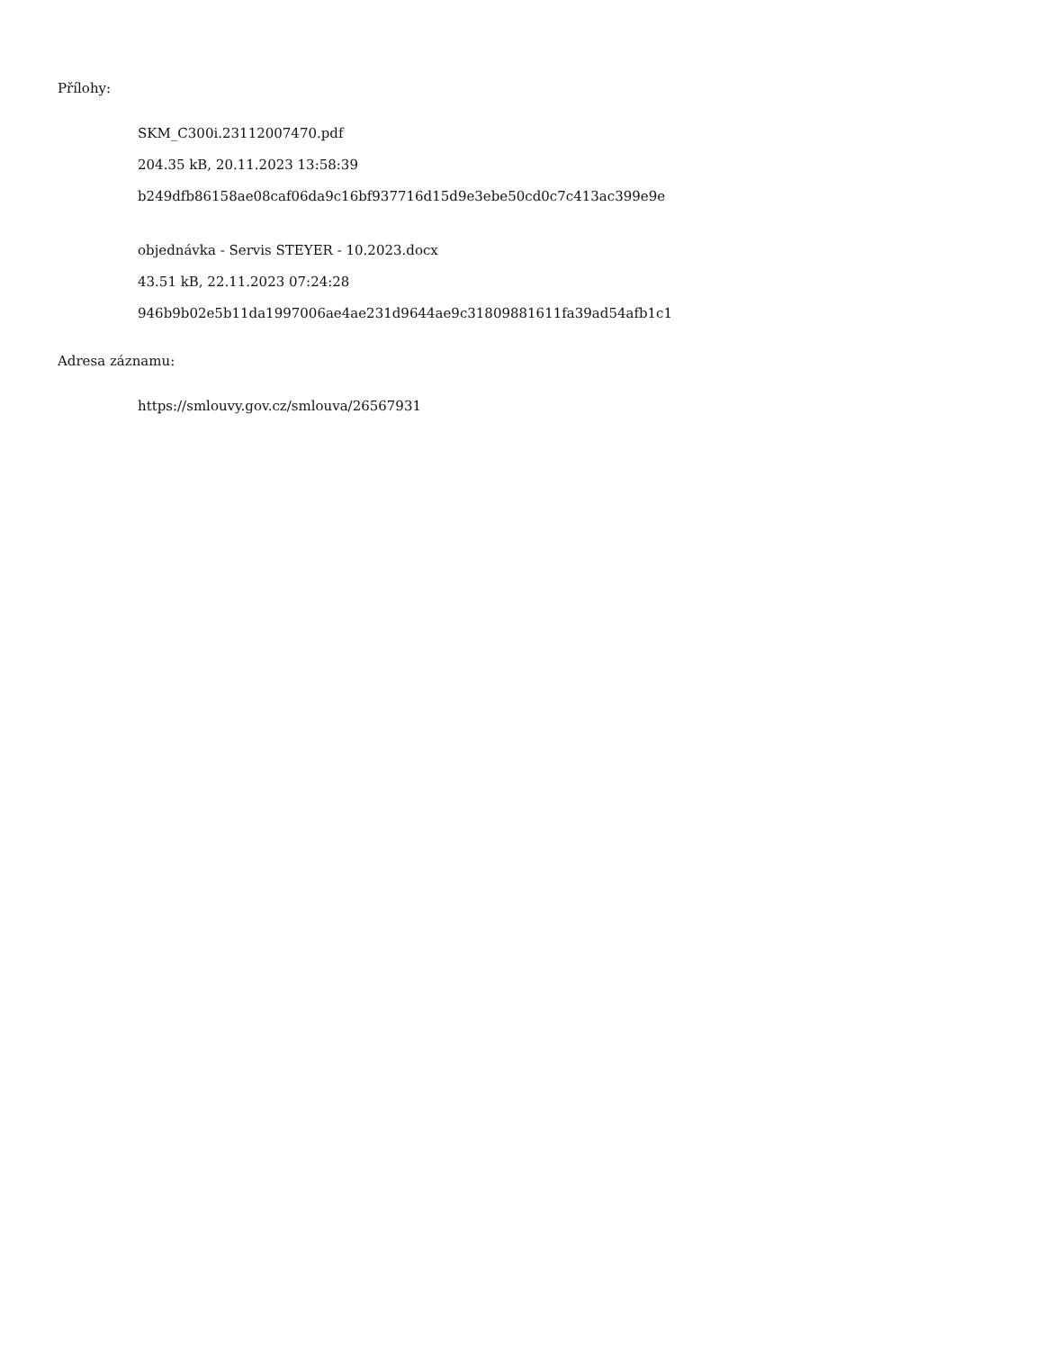Přílohy:
SKM_C300i.23112007470.pdf
204.35 kB, 20.11.2023 13:58:39
b249dfb86158ae08caf06da9c16bf937716d15d9e3ebe50cd0c7c413ac399e9e
objednávka - Servis STEYER - 10.2023.docx
43.51 kB, 22.11.2023 07:24:28
946b9b02e5b11da1997006ae4ae231d9644ae9c31809881611fa39ad54afb1c1
Adresa záznamu:
https://smlouvy.gov.cz/smlouva/26567931